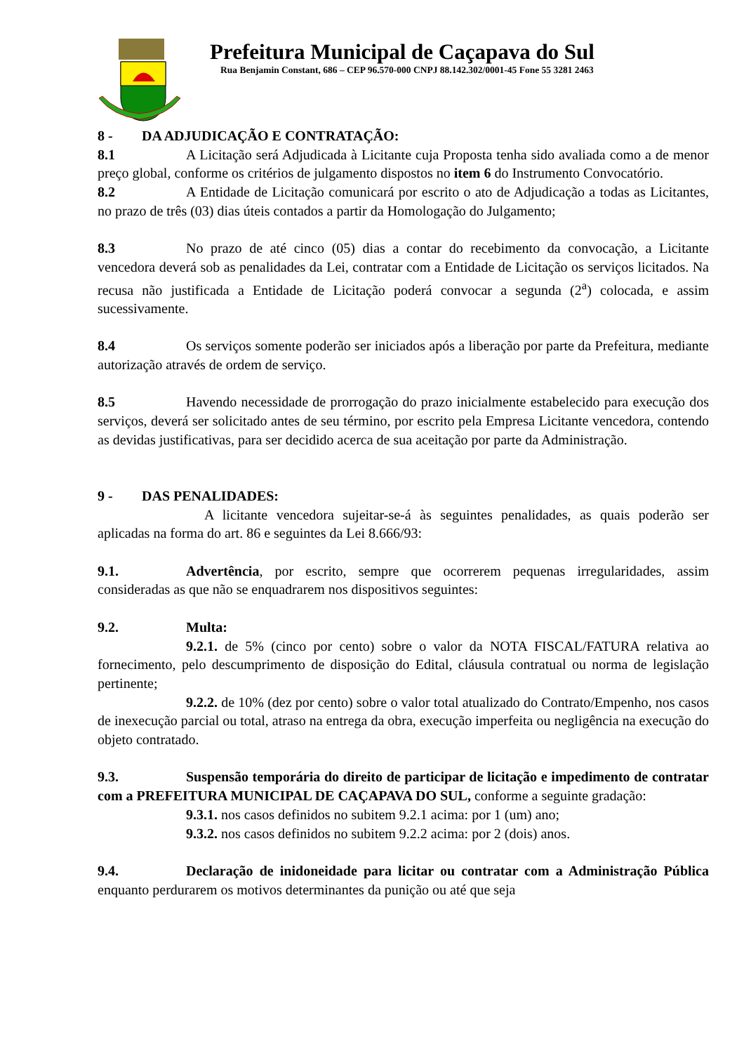Prefeitura Municipal de Caçapava do Sul
Rua Benjamin Constant, 686 – CEP 96.570-000 CNPJ 88.142.302/0001-45 Fone 55 3281 2463
8 - DA ADJUDICAÇÃO E CONTRATAÇÃO:
8.1 A Licitação será Adjudicada à Licitante cuja Proposta tenha sido avaliada como a de menor preço global, conforme os critérios de julgamento dispostos no item 6 do Instrumento Convocatório.
8.2 A Entidade de Licitação comunicará por escrito o ato de Adjudicação a todas as Licitantes, no prazo de três (03) dias úteis contados a partir da Homologação do Julgamento;
8.3 No prazo de até cinco (05) dias a contar do recebimento da convocação, a Licitante vencedora deverá sob as penalidades da Lei, contratar com a Entidade de Licitação os serviços licitados. Na recusa não justificada a Entidade de Licitação poderá convocar a segunda (2<sup>a</sup>) colocada, e assim sucessivamente.
8.4 Os serviços somente poderão ser iniciados após a liberação por parte da Prefeitura, mediante autorização através de ordem de serviço.
8.5 Havendo necessidade de prorrogação do prazo inicialmente estabelecido para execução dos serviços, deverá ser solicitado antes de seu término, por escrito pela Empresa Licitante vencedora, contendo as devidas justificativas, para ser decidido acerca de sua aceitação por parte da Administração.
9 - DAS PENALIDADES:
A licitante vencedora sujeitar-se-á às seguintes penalidades, as quais poderão ser aplicadas na forma do art. 86 e seguintes da Lei 8.666/93:
9.1. Advertência, por escrito, sempre que ocorrerem pequenas irregularidades, assim consideradas as que não se enquadrarem nos dispositivos seguintes:
9.2. Multa:
9.2.1. de 5% (cinco por cento) sobre o valor da NOTA FISCAL/FATURA relativa ao fornecimento, pelo descumprimento de disposição do Edital, cláusula contratual ou norma de legislação pertinente;
9.2.2. de 10% (dez por cento) sobre o valor total atualizado do Contrato/Empenho, nos casos de inexecução parcial ou total, atraso na entrega da obra, execução imperfeita ou negligência na execução do objeto contratado.
9.3. Suspensão temporária do direito de participar de licitação e impedimento de contratar com a PREFEITURA MUNICIPAL DE CAÇAPAVA DO SUL, conforme a seguinte gradação:
9.3.1. nos casos definidos no subitem 9.2.1 acima: por 1 (um) ano;
9.3.2. nos casos definidos no subitem 9.2.2 acima: por 2 (dois) anos.
9.4. Declaração de inidoneidade para licitar ou contratar com a Administração Pública enquanto perdurarem os motivos determinantes da punição ou até que seja